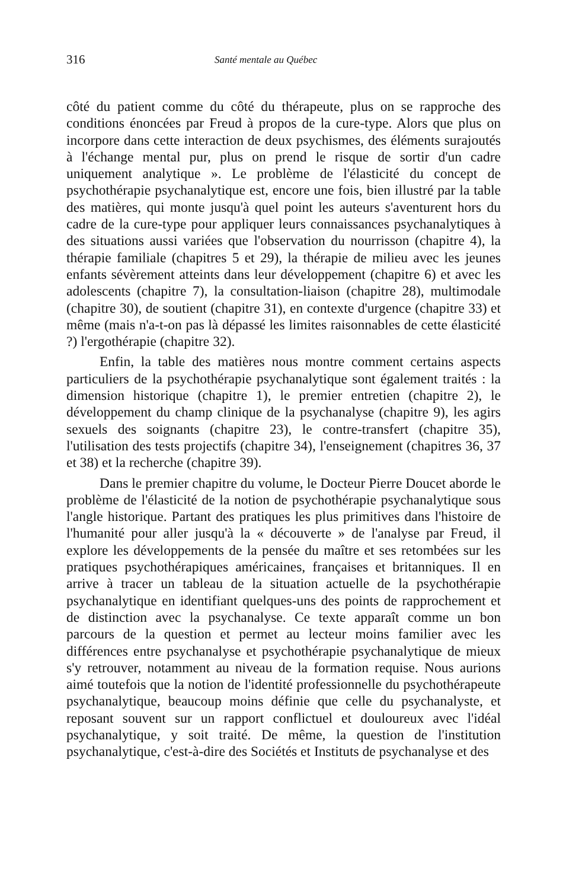316 Santé mentale au Québec
côté du patient comme du côté du thérapeute, plus on se rapproche des conditions énoncées par Freud à propos de la cure-type. Alors que plus on incorpore dans cette interaction de deux psychismes, des éléments surajoutés à l'échange mental pur, plus on prend le risque de sortir d'un cadre uniquement analytique ». Le problème de l'élasticité du concept de psychothérapie psychanalytique est, encore une fois, bien illustré par la table des matières, qui monte jusqu'à quel point les auteurs s'aventurent hors du cadre de la cure-type pour appliquer leurs connaissances psychanalytiques à des situations aussi variées que l'observation du nourrisson (chapitre 4), la thérapie familiale (chapitres 5 et 29), la thérapie de milieu avec les jeunes enfants sévèrement atteints dans leur développement (chapitre 6) et avec les adolescents (chapitre 7), la consultation-liaison (chapitre 28), multimodale (chapitre 30), de soutient (chapitre 31), en contexte d'urgence (chapitre 33) et même (mais n'a-t-on pas là dépassé les limites raisonnables de cette élasticité ?) l'ergothérapie (chapitre 32).
Enfin, la table des matières nous montre comment certains aspects particuliers de la psychothérapie psychanalytique sont également traités : la dimension historique (chapitre 1), le premier entretien (chapitre 2), le développement du champ clinique de la psychanalyse (chapitre 9), les agirs sexuels des soignants (chapitre 23), le contre-transfert (chapitre 35), l'utilisation des tests projectifs (chapitre 34), l'enseignement (chapitres 36, 37 et 38) et la recherche (chapitre 39).
Dans le premier chapitre du volume, le Docteur Pierre Doucet aborde le problème de l'élasticité de la notion de psychothérapie psychanalytique sous l'angle historique. Partant des pratiques les plus primitives dans l'histoire de l'humanité pour aller jusqu'à la « découverte » de l'analyse par Freud, il explore les développements de la pensée du maître et ses retombées sur les pratiques psychothérapiques américaines, françaises et britanniques. Il en arrive à tracer un tableau de la situation actuelle de la psychothérapie psychanalytique en identifiant quelques-uns des points de rapprochement et de distinction avec la psychanalyse. Ce texte apparaît comme un bon parcours de la question et permet au lecteur moins familier avec les différences entre psychanalyse et psychothérapie psychanalytique de mieux s'y retrouver, notamment au niveau de la formation requise. Nous aurions aimé toutefois que la notion de l'identité professionnelle du psychothérapeute psychanalytique, beaucoup moins définie que celle du psychanalyste, et reposant souvent sur un rapport conflictuel et douloureux avec l'idéal psychanalytique, y soit traité. De même, la question de l'institution psychanalytique, c'est-à-dire des Sociétés et Instituts de psychanalyse et des